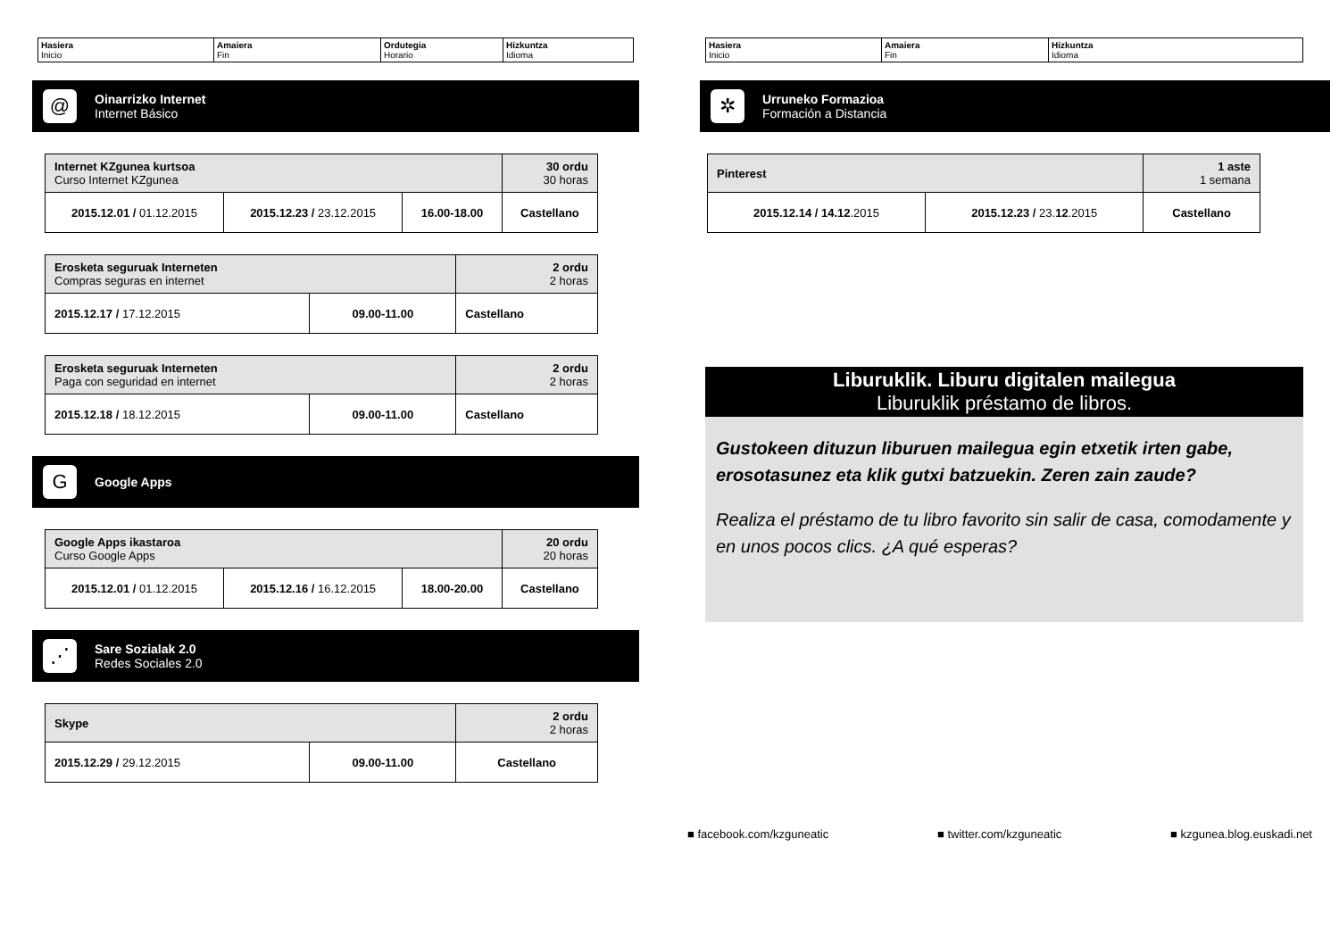| Hasiera Inicio | Amaiera Fin | Ordutegia Horario | Hizkuntza Idioma |
@
Oinarrizko Internet
Internet Básico
| Internet KZgunea kurtsoa Curso Internet KZgunea | | | 30 ordu 30 horas |
| 2015.12.01 / 01.12.2015 | 2015.12.23 / 23.12.2015 | 16.00-18.00 | Castellano |
| Erosketa seguruak Interneten Compras seguras en internet | | 2 ordu 2 horas |
| 2015.12.17 / 17.12.2015 | 09.00-11.00 | Castellano |
| Erosketa seguruak Interneten Paga con seguridad en internet | | 2 ordu 2 horas |
| 2015.12.18 / 18.12.2015 | 09.00-11.00 | Castellano |
G
Google Apps
| Google Apps ikastaroa Curso Google Apps | | | 20 ordu 20 horas |
| 2015.12.01 / 01.12.2015 | 2015.12.16 / 16.12.2015 | 18.00-20.00 | Castellano |
⋰
Sare Sozialak 2.0
Redes Sociales 2.0
| Skype | | 2 ordu 2 horas |
| 2015.12.29 / 29.12.2015 | 09.00-11.00 | Castellano |
| Hasiera Inicio | Amaiera Fin | Hizkuntza Idioma |
✲
Urruneko Formazioa
Formación a Distancia
| Pinterest | | 1 aste 1 semana |
| 2015.12.14 / 14.12 .2015 | 2015.12.23 / 23. 12 .2015 | Castellano |
Liburuklik. Liburu digitalen mailegua
Liburuklik préstamo de libros.
Gustokeen dituzun liburuen mailegua egin etxetik irten gabe, erosotasunez eta klik gutxi batzuekin. Zeren zain zaude?
Realiza el préstamo de tu libro favorito sin salir de casa, comodamente y en unos pocos clics. ¿A qué esperas?
■ facebook.com/kzguneatic ■ twitter.com/kzguneatic ■ kzgunea.blog.euskadi.net